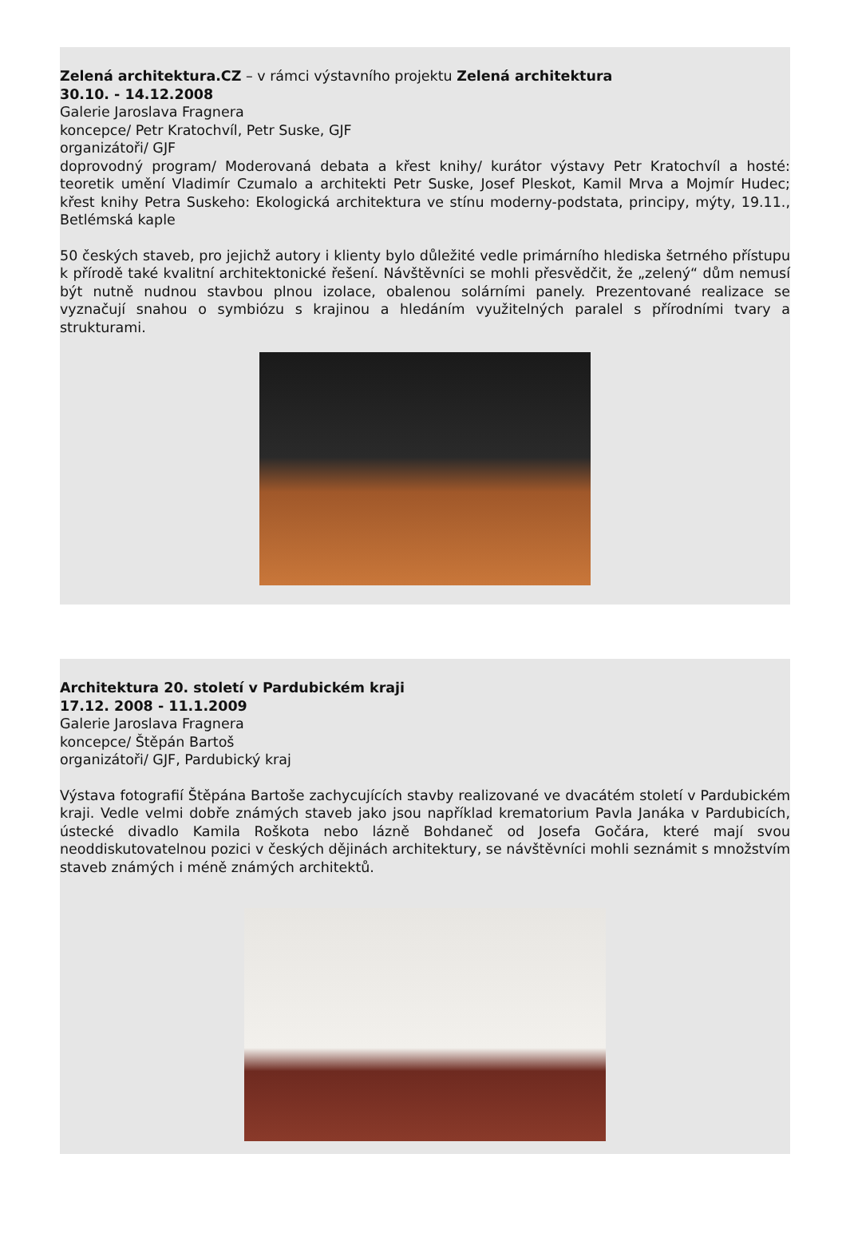Zelená architektura.CZ – v rámci výstavního projektu Zelená architektura
30.10. - 14.12.2008
Galerie Jaroslava Fragnera
koncepce/ Petr Kratochvíl, Petr Suske, GJF
organizátoři/ GJF
doprovodný program/ Moderovaná debata a křest knihy/ kurátor výstavy Petr Kratochvíl a hosté: teoretik umění Vladimír Czumalo a architekti Petr Suske, Josef Pleskot, Kamil Mrva a Mojmír Hudec; křest knihy Petra Suskeho: Ekologická architektura ve stínu moderny-podstata, principy, mýty, 19.11., Betlémská kaple
50 českých staveb, pro jejichž autory i klienty bylo důležité vedle primárního hlediska šetrného přístupu k přírodě také kvalitní architektonické řešení. Návštěvníci se mohli přesvědčit, že „zelený“ dům nemusí být nutně nudnou stavbou plnou izolace, obalenou solárními panely. Prezentované realizace se vyznačují snahou o symbiózu s krajinou a hledáním využitelných paralel s přírodními tvary a strukturami.
Architektura 20. století v Pardubickém kraji
17.12. 2008 - 11.1.2009
Galerie Jaroslava Fragnera
koncepce/ Štěpán Bartoš
organizátoři/ GJF, Pardubický kraj
Výstava fotografií Štěpána Bartoše zachycujících stavby realizované ve dvacátém století v Pardubickém kraji. Vedle velmi dobře známých staveb jako jsou například krematorium Pavla Janáka v Pardubicích, ústecké divadlo Kamila Roškota nebo lázně Bohdaneč od Josefa Gočára, které mají svou neoddiskutovatelnou pozici v českých dějinách architektury, se návštěvníci mohli seznámit s množstvím staveb známých i méně známých architektů.